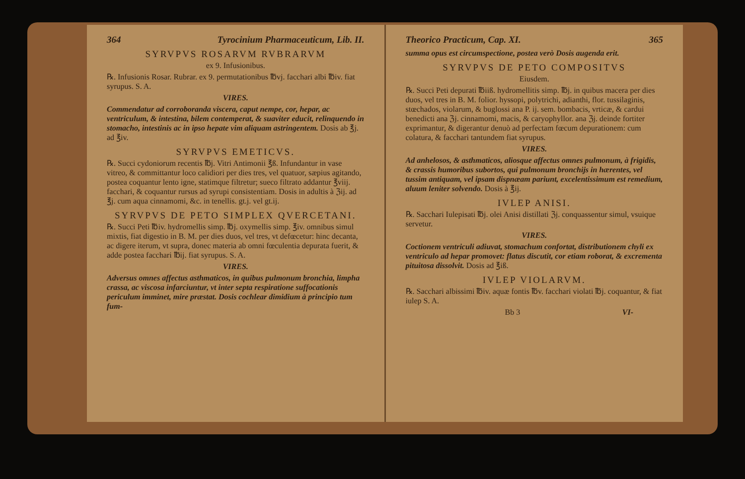364 Tyrocinium Pharmaceuticum, Lib. II.
SYRVPVS ROSARVM RVBRARVM
ex 9. Infusionibus.
℞. Infusionis Rosar. Rubrar. ex 9. permutationibus ℔vj. facchari albi ℔iv. fiat syrupus. S. A.
VIRES.
Commendatur ad corroboranda viscera, caput nempe, cor, hepar, ac ventriculum, & intestina, bilem contemperat, & suaviter educit, relinquendo in stomacho, intestinis ac in ipso hepate vim aliquam astringentem. Dosis ab ℥j. ad ℥iv.
SYRVPVS EMETICVS.
℞. Succi cydoniorum recentis ℔j. Vitri Antimonii ℥ß. Infundantur in vase vitreo, & committantur loco calidiori per dies tres, vel quatuor, sæpius agitando, postea coquantur lento igne, statimque filtretur; sueco filtrato addantur ℥viij. facchari, & coquantur rursus ad syrupi consistentiam. Dosis in adultis à ℨij. ad ℥j. cum aqua cinnamomi, &c. in tenellis. gt.j. vel gt.ij.
SYRVPVS DE PETO SIMPLEX QVERCETANI.
℞. Succi Peti ℔iv. hydromellis simp. ℔j. oxymellis simp. ℥iv. omnibus simul mixtis, fiat digestio in B. M. per dies duos, vel tres, vt defœcetur: hinc decanta, ac digere iterum, vt supra, donec materia ab omni fœculentia depurata fuerit, & adde postea facchari ℔ij. fiat syrupus. S. A.
VIRES.
Adversus omnes affectus asthmaticos, in quibus pulmonum bronchia, limpha crassa, ac viscosa infarciuntur, vt inter septa respiratione suffocationis periculum imminet, mire præstat. Dosis cochlear dimidium à principio tum fum-
Theorico Practicum, Cap. XI. 365
summa opus est circumspectione, postea verò Dosis augenda erit.
SYRVPVS DE PETO COMPOSITVS
Eiusdem.
℞. Succi Peti depurati ℔iiß. hydromellitis simp. ℔j. in quibus macera per dies duos, vel tres in B. M. folior. hyssopi, polytrichi, adianthi, flor. tussilaginis, stœchados, violarum, & buglossi ana P. ij. sem. bombacis, vrticæ, & cardui benedicti ana ℨj. cinnamomi, macis, & caryophyllor. ana ℨj. deinde fortiter exprimantur, & digerantur denuò ad perfectam fœcum depurationem: cum colatura, & facchari tantundem fiat syrupus.
VIRES.
Ad anhelosos, & asthmaticos, aliosque affectus omnes pulmonum, à frigidis, & crassis humoribus subortos, qui pulmonum bronchijs in hærentes, vel tussim antiquam, vel ipsam dispnæam pariunt, excelentissimum est remedium, aluum leniter solvendo. Dosis à ℥ij.
IVLEP ANISI.
℞. Sacchari Iulepisati ℔j. olei Anisi distillati ℨj. conquassentur simul, vsuique servetur.
VIRES.
Coctionem ventriculi adiuvat, stomachum confortat, distributionem chyli ex ventriculo ad hepar promovet: flatus discutit, cor etiam roborat, & excrementa pituitosa dissolvit. Dosis ad ℥iß.
IVLEP VIOLARVM.
℞. Sacchari albissimi ℔iv. aquæ fontis ℔v. facchari violati ℔j. coquantur, & fiat iulep S. A.
Bb 3 VI-